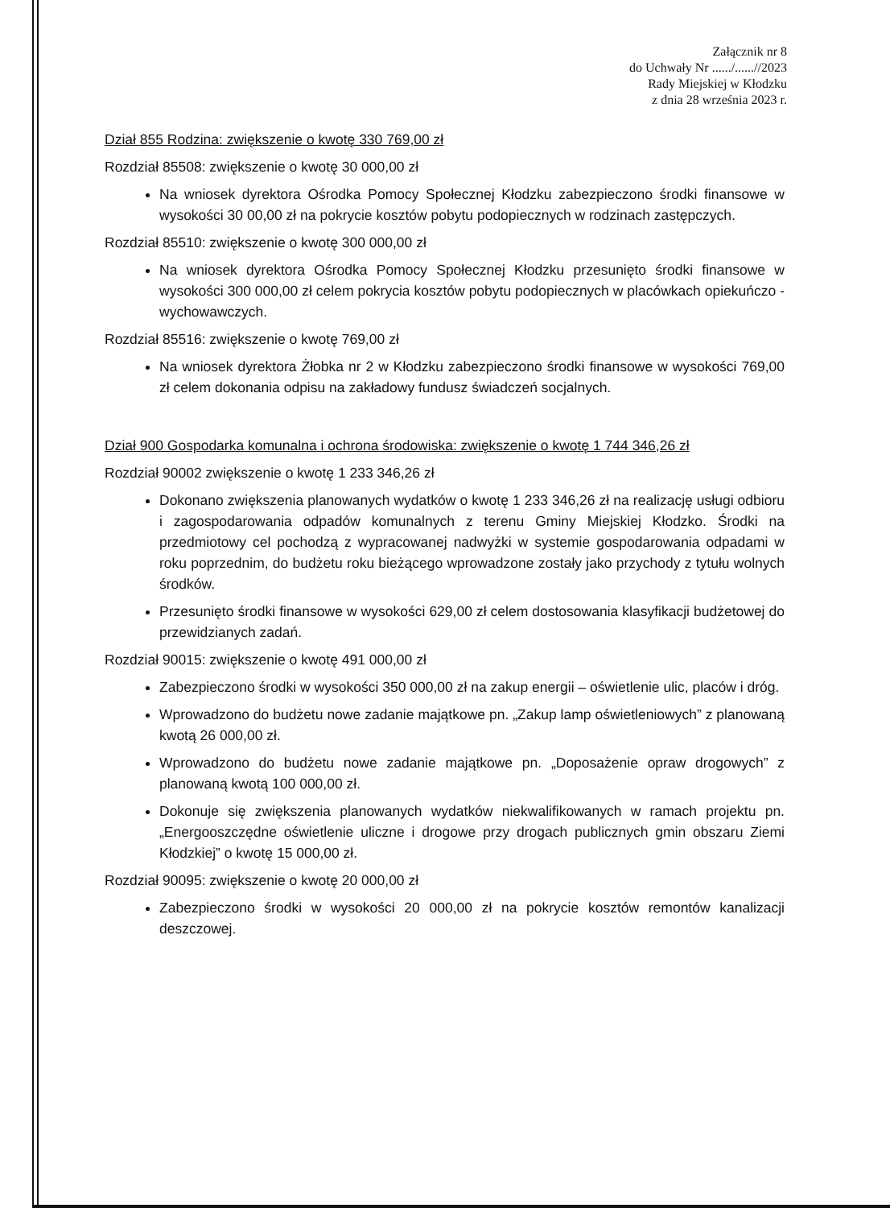Załącznik nr 8
do Uchwały Nr ....../......//2023
Rady Miejskiej w Kłodzku
z dnia 28 września 2023 r.
Dział 855 Rodzina: zwiększenie o kwotę 330 769,00 zł
Rozdział 85508: zwiększenie o kwotę 30 000,00 zł
Na wniosek dyrektora Ośrodka Pomocy Społecznej Kłodzku zabezpieczono środki finansowe w wysokości 30 00,00 zł na pokrycie kosztów pobytu podopiecznych w rodzinach zastępczych.
Rozdział 85510: zwiększenie o kwotę 300 000,00 zł
Na wniosek dyrektora Ośrodka Pomocy Społecznej Kłodzku przesunięto środki finansowe w wysokości 300 000,00 zł celem pokrycia kosztów pobytu podopiecznych w placówkach opiekuńczo - wychowawczych.
Rozdział 85516: zwiększenie o kwotę 769,00 zł
Na wniosek dyrektora Żłobka nr 2 w Kłodzku zabezpieczono środki finansowe w wysokości 769,00 zł celem dokonania odpisu na zakładowy fundusz świadczeń socjalnych.
Dział 900 Gospodarka komunalna i ochrona środowiska: zwiększenie o kwotę 1 744 346,26 zł
Rozdział 90002 zwiększenie o kwotę 1 233 346,26 zł
Dokonano zwiększenia planowanych wydatków o kwotę 1 233 346,26 zł na realizację usługi odbioru i zagospodarowania odpadów komunalnych z terenu Gminy Miejskiej Kłodzko. Środki na przedmiotowy cel pochodzą z wypracowanej nadwyżki w systemie gospodarowania odpadami w roku poprzednim, do budżetu roku bieżącego wprowadzone zostały jako przychody z tytułu wolnych środków.
Przesunięto środki finansowe w wysokości 629,00 zł celem dostosowania klasyfikacji budżetowej do przewidzianych zadań.
Rozdział 90015: zwiększenie o kwotę 491 000,00 zł
Zabezpieczono środki w wysokości 350 000,00 zł na zakup energii – oświetlenie ulic, placów i dróg.
Wprowadzono do budżetu nowe zadanie majątkowe pn. „Zakup lamp oświetleniowych” z planowaną kwotą 26 000,00 zł.
Wprowadzono do budżetu nowe zadanie majątkowe pn. „Doposażenie opraw drogowych” z planowaną kwotą 100 000,00 zł.
Dokonuje się zwiększenia planowanych wydatków niekwalifikowanych w ramach projektu pn. „Energooszczędne oświetlenie uliczne i drogowe przy drogach publicznych gmin obszaru Ziemi Kłodzkiej” o kwotę 15 000,00 zł.
Rozdział 90095: zwiększenie o kwotę 20 000,00 zł
Zabezpieczono środki w wysokości 20 000,00 zł na pokrycie kosztów remontów kanalizacji deszczowej.